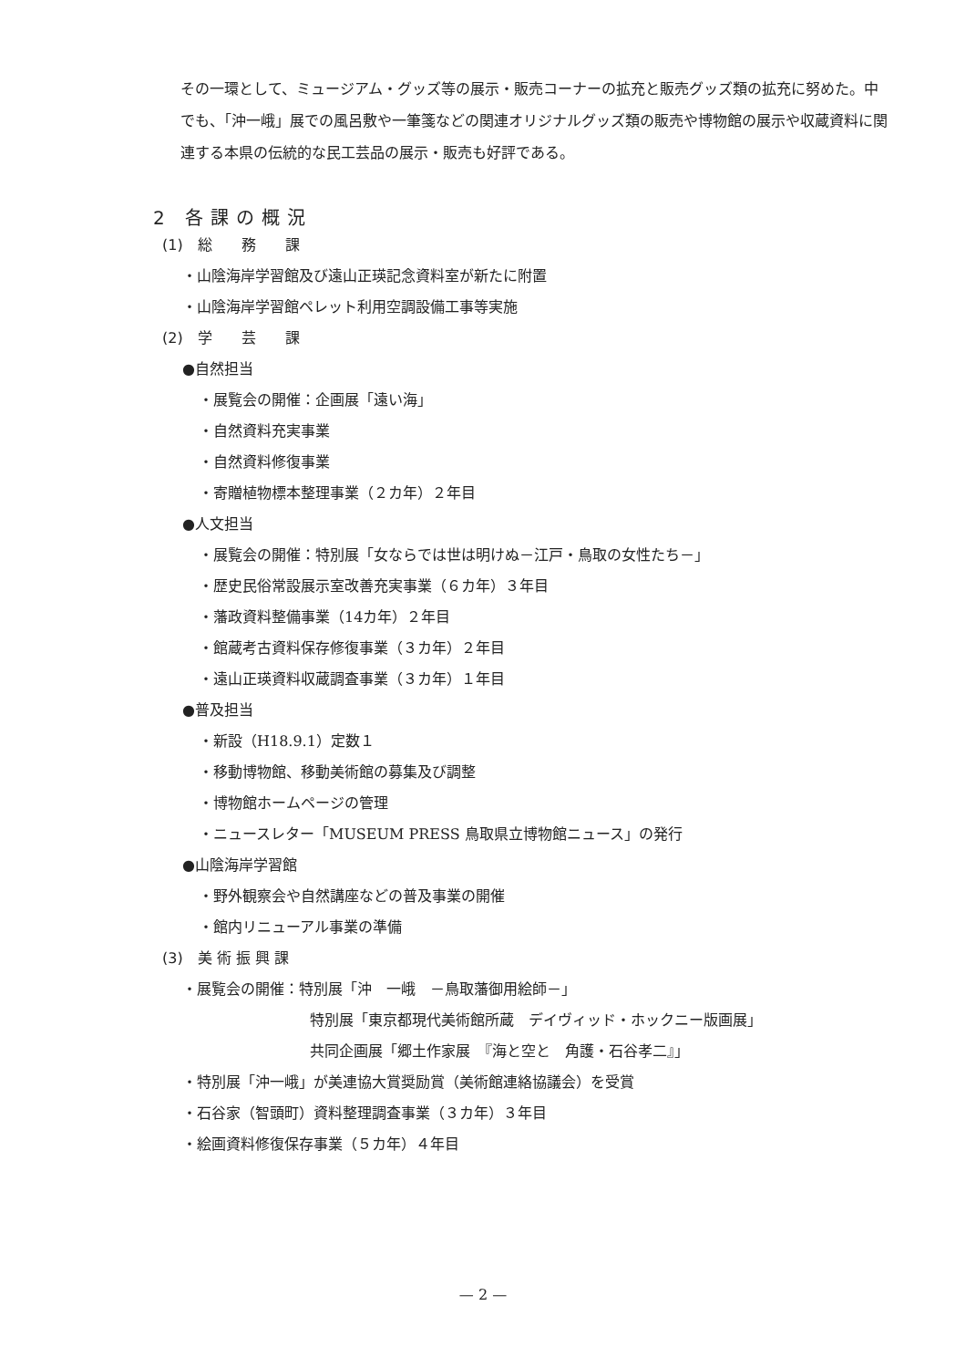その一環として、ミュージアム・グッズ等の展示・販売コーナーの拡充と販売グッズ類の拡充に努めた。中でも、「沖一峨」展での風呂敷や一筆箋などの関連オリジナルグッズ類の販売や博物館の展示や収蔵資料に関連する本県の伝統的な民工芸品の展示・販売も好評である。
2 各課の概況
(1)　総　　務　　課
・山陰海岸学習館及び遠山正瑛記念資料室が新たに附置
・山陰海岸学習館ペレット利用空調設備工事等実施
(2)　学　　芸　　課
●自然担当
・展覧会の開催：企画展「遠い海」
・自然資料充実事業
・自然資料修復事業
・寄贈植物標本整理事業（２カ年）２年目
●人文担当
・展覧会の開催：特別展「女ならでは世は明けぬ－江戸・鳥取の女性たち－」
・歴史民俗常設展示室改善充実事業（６カ年）３年目
・藩政資料整備事業（14カ年）２年目
・館蔵考古資料保存修復事業（３カ年）２年目
・遠山正瑛資料収蔵調査事業（３カ年）１年目
●普及担当
・新設（H18.9.1）定数１
・移動博物館、移動美術館の募集及び調整
・博物館ホームページの管理
・ニュースレター「MUSEUM PRESS 鳥取県立博物館ニュース」の発行
●山陰海岸学習館
・野外観察会や自然講座などの普及事業の開催
・館内リニューアル事業の準備
(3)　美 術 振 興 課
・展覧会の開催：特別展「沖　一峨　－鳥取藩御用絵師－」
特別展「東京都現代美術館所蔵　デイヴィッド・ホックニー版画展」
共同企画展「郷土作家展　『海と空と　角護・石谷孝二』」
・特別展「沖一峨」が美連協大賞奨励賞（美術館連絡協議会）を受賞
・石谷家（智頭町）資料整理調査事業（３カ年）３年目
・絵画資料修復保存事業（５カ年）４年目
— 2 —